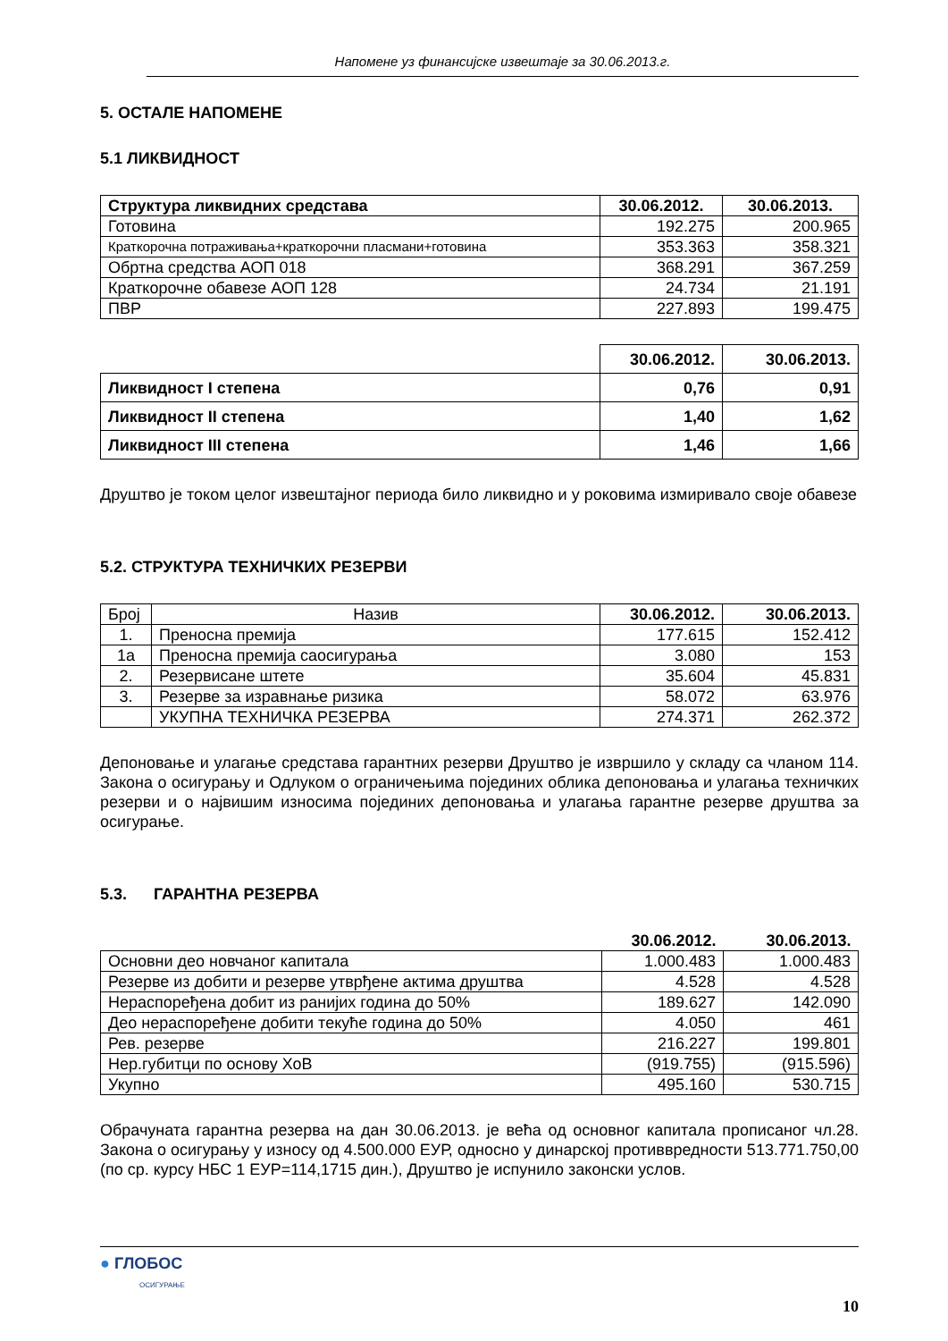Напомене уз финансијске извештаје за 30.06.2013.г.
5. ОСТАЛЕ НАПОМЕНЕ
5.1 ЛИКВИДНОСТ
| Структура ликвидних средстава | 30.06.2012. | 30.06.2013. |
| --- | --- | --- |
| Готовина | 192.275 | 200.965 |
| Краткорочна потраживања+краткорочни пласмани+готовина | 353.363 | 358.321 |
| Обртна средства АОП 018 | 368.291 | 367.259 |
| Краткорочне обавезе АОП 128 | 24.734 | 21.191 |
| ПВР | 227.893 | 199.475 |
| | 30.06.2012. | 30.06.2013. |
| Ликвидност I степена | 0,76 | 0,91 |
| Ликвидност II степена | 1,40 | 1,62 |
| Ликвидност III степена | 1,46 | 1,66 |
Друштво је током целог извештајног периода било ликвидно и у роковима измиривало своје обавезе
5.2. СТРУКТУРА ТЕХНИЧКИХ РЕЗЕРВИ
| Број | Назив | 30.06.2012. | 30.06.2013. |
| 1. | Преносна премија | 177.615 | 152.412 |
| 1а | Преносна премија саосигурања | 3.080 | 153 |
| 2. | Резервисане штете | 35.604 | 45.831 |
| 3. | Резерве за изравнање ризика | 58.072 | 63.976 |
| | УКУПНА ТЕХНИЧКА РЕЗЕРВА | 274.371 | 262.372 |
Депоновање и улагање средстава гарантних резерви Друштво је извршило у складу са чланом 114. Закона о осигурању и Одлуком о ограничењима појединих облика депоновања и улагања техничких резерви и о највишим износима појединих депоновања и улагања гарантне резерве друштва за осигурање.
5.3. ГАРАНТНА РЕЗЕРВА
| | 30.06.2012. | 30.06.2013. |
| Основни део новчаног капитала | 1.000.483 | 1.000.483 |
| Резерве из добити и резерве утврђене актима друштва | 4.528 | 4.528 |
| Нераспоређена добит из ранијих година до 50% | 189.627 | 142.090 |
| Део нераспоређене добити текуће година до 50% | 4.050 | 461 |
| Рев. резерве | 216.227 | 199.801 |
| Нер.губитци по основу ХоВ | (919.755) | (915.596) |
| Укупно | 495.160 | 530.715 |
Обрачуната гарантна резерва на дан 30.06.2013. је већа од основног капитала прописаног чл.28. Закона о осигурању у износу од 4.500.000 ЕУР, односно у динарској противвредности 513.771.750,00 (по ср. курсу НБС 1 ЕУР=114,1715 дин.), Друштво је испунило законски услов.
● ГЛОБОС
ОСИГУРАЊЕ
10